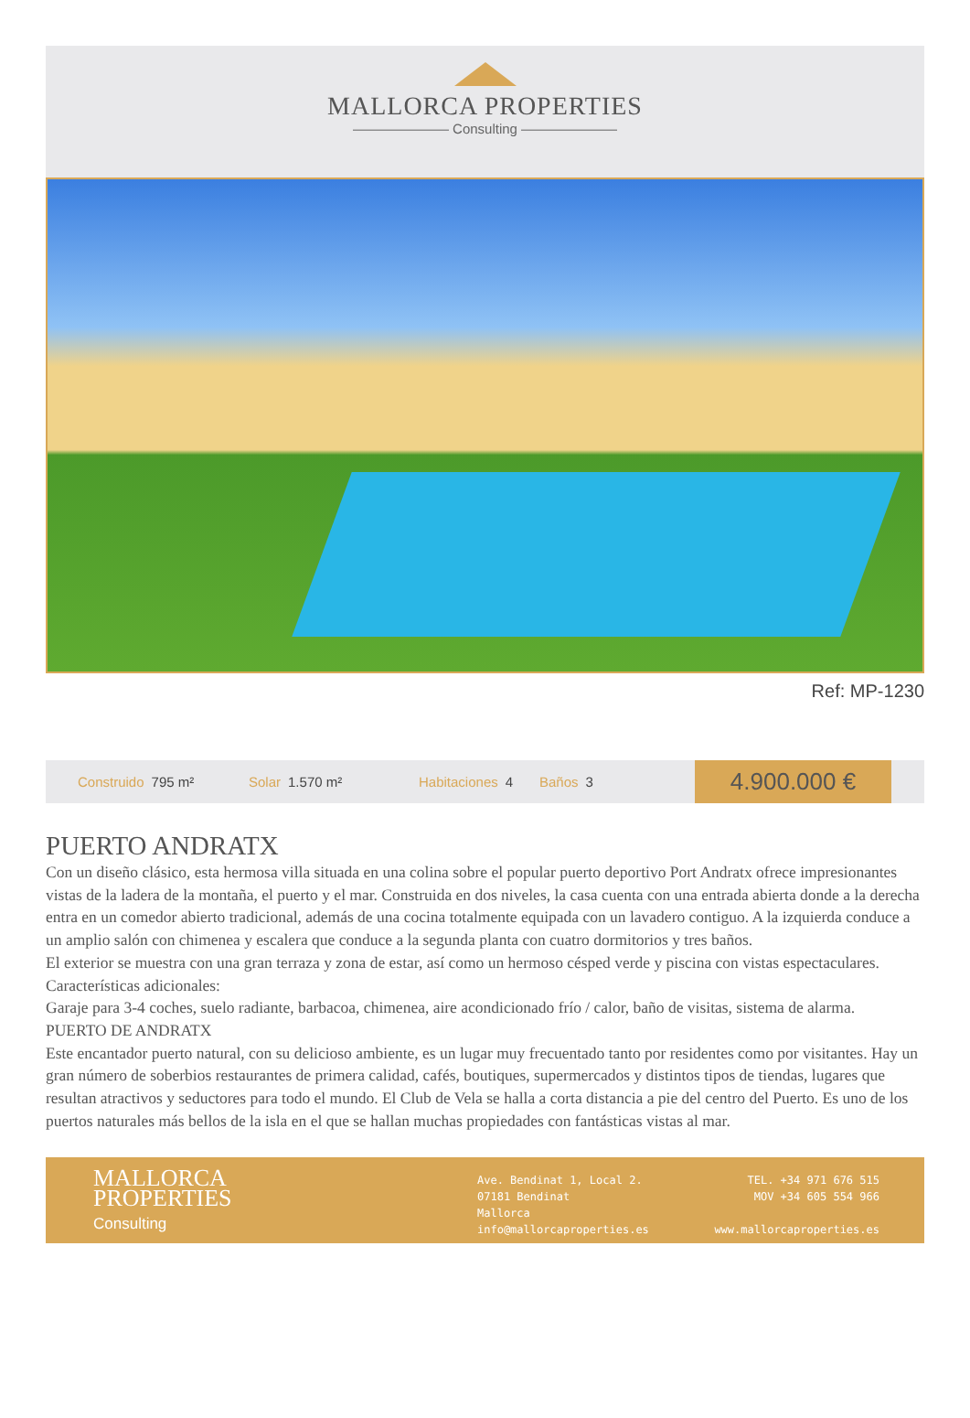MALLORCA PROPERTIES
——————— Consulting ———————
Ref: MP-1230
Construido 795 m² Solar 1.570 m² Habitaciones 4 Baños 3
4.900.000 €
PUERTO ANDRATX
Con un diseño clásico, esta hermosa villa situada en una colina sobre el popular puerto deportivo Port Andratx ofrece impresionantes vistas de la ladera de la montaña, el puerto y el mar. Construida en dos niveles, la casa cuenta con una entrada abierta donde a la derecha entra en un comedor abierto tradicional, además de una cocina totalmente equipada con un lavadero contiguo. A la izquierda conduce a un amplio salón con chimenea y escalera que conduce a la segunda planta con cuatro dormitorios y tres baños.
El exterior se muestra con una gran terraza y zona de estar, así como un hermoso césped verde y piscina con vistas espectaculares.
Características adicionales:
Garaje para 3-4 coches, suelo radiante, barbacoa, chimenea, aire acondicionado frío / calor, baño de visitas, sistema de alarma.
PUERTO DE ANDRATX
Este encantador puerto natural, con su delicioso ambiente, es un lugar muy frecuentado tanto por residentes como por visitantes. Hay un gran número de soberbios restaurantes de primera calidad, cafés, boutiques, supermercados y distintos tipos de tiendas, lugares que resultan atractivos y seductores para todo el mundo. El Club de Vela se halla a corta distancia a pie del centro del Puerto. Es uno de los puertos naturales más bellos de la isla en el que se hallan muchas propiedades con fantásticas vistas al mar.
MALLORCA
PROPERTIES
Consulting
Ave. Bendinat 1, Local 2.
07181 Bendinat
Mallorca
info@mallorcaproperties.es
TEL. +34 971 676 515
MOV +34 605 554 966
www.mallorcaproperties.es